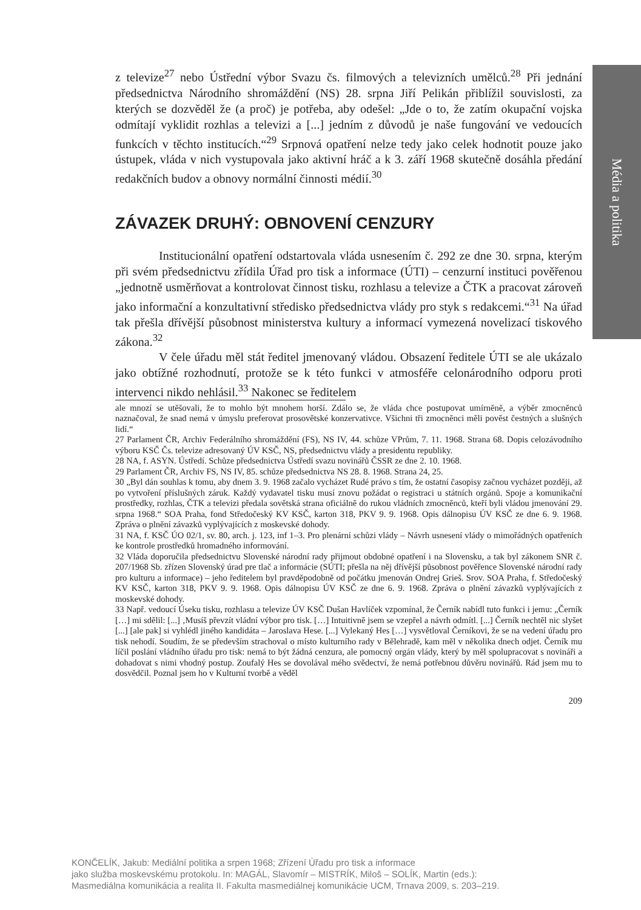Média a politika
z televize<sup>27</sup> nebo Ústřední výbor Svazu čs. filmových a televizních umělců.<sup>28</sup> Při jednání předsednictva Národního shromáždění (NS) 28. srpna Jiří Pelikán přiblížil souvislosti, za kterých se dozvěděl že (a proč) je potřeba, aby odešel: „Jde o to, že zatím okupační vojska odmítají vyklidit rozhlas a televizi a [...] jedním z důvodů je naše fungování ve vedoucích funkcích v těchto institucích.“<sup>29</sup> Srpnová opatření nelze tedy jako celek hodnotit pouze jako ústupek, vláda v nich vystupovala jako aktivní hráč a k 3. září 1968 skutečně dosáhla předání redakčních budov a obnovy normální činnosti médií.<sup>30</sup>
ZÁVAZEK DRUHÝ: OBNOVENÍ CENZURY
Institucionální opatření odstartovala vláda usnesením č. 292 ze dne 30. srpna, kterým při svém předsednictvu zřídila Úřad pro tisk a informace (ÚTI) – cenzurní instituci pověřenou „jednotně usměrňovat a kontrolovat činnost tisku, rozhlasu a televize a ČTK a pracovat zároveň jako informační a konzultativní středisko předsednictva vlády pro styk s redakcemi.“<sup>31</sup> Na úřad tak přešla dřívější působnost ministerstva kultury a informací vymezená novelizací tiskového zákona.<sup>32</sup>
V čele úřadu měl stát ředitel jmenovaný vládou. Obsazení ředitele ÚTI se ale ukázalo jako obtížné rozhodnutí, protože se k této funkci v atmosféře celonárodního odporu proti intervenci nikdo nehlásil.<sup>33</sup> Nakonec se ředitelem
ale mnozí se utěšovali, že to mohlo být mnohem horší. Zdálo se, že vláda chce postupovat umírněně, a výběr zmocněnců naznačoval, že snad nemá v úmyslu preferovat prosovětské konzervativce. Všichni tři zmocněnci měli pověst čestných a slušných lidí.“
27 Parlament ČR, Archiv Federálního shromáždění (FS), NS IV, 44. schůze VPrům, 7. 11. 1968. Strana 68. Dopis celozávodního výboru KSČ Čs. televize adresovaný ÚV KSČ, NS, předsednictvu vlády a presidentu republiky.
28 NA, f. ASYN. Ústředí. Schůze předsednictva Ústředí svazu novinářů ČSSR ze dne 2. 10. 1968.
29 Parlament ČR, Archiv FS, NS IV, 85. schůze předsednictva NS 28. 8. 1968. Strana 24, 25.
30 „Byl dán souhlas k tomu, aby dnem 3. 9. 1968 začalo vycházet Rudé právo s tím, že ostatní časopisy začnou vycházet později, až po vytvoření příslušných záruk. Každý vydavatel tisku musí znovu požádat o registraci u státních orgánů. Spoje a komunikační prostředky, rozhlas, ČTK a televizi předala sovětská strana oficiálně do rukou vládních zmocněnců, kteří byli vládou jmenování 29. srpna 1968.“ SOA Praha, fond Středočeský KV KSČ, karton 318, PKV 9. 9. 1968. Opis dálnopisu ÚV KSČ ze dne 6. 9. 1968. Zpráva o plnění závazků vyplývajících z moskevské dohody.
31 NA, f. KSČ ÚO 02/1, sv. 80, arch. j. 123, inf 1–3. Pro plenární schůzi vlády – Návrh usnesení vlády o mimořádných opatřeních ke kontrole prostředků hromadného informování.
32 Vláda doporučila předsednictvu Slovenské národní rady přijmout obdobné opatření i na Slovensku, a tak byl zákonem SNR č. 207/1968 Sb. zřízen Slovenský úrad pre tlač a informácie (SÚTI; přešla na něj dřívější působnost pověřence Slovenské národní rady pro kulturu a informace) – jeho ředitelem byl pravděpodobně od počátku jmenován Ondrej Grieš. Srov. SOA Praha, f. Středočeský KV KSČ, karton 318, PKV 9. 9. 1968. Opis dálnopisu ÚV KSČ ze dne 6. 9. 1968. Zpráva o plnění závazků vyplývajících z moskevské dohody.
33 Např. vedoucí Úseku tisku, rozhlasu a televize ÚV KSČ Dušan Havlíček vzpomínal, že Černík nabídl tuto funkci i jemu: „Černík […] mi sdělil: [...] ‚Musíš převzít vládní výbor pro tisk. […] Intuitivně jsem se vzepřel a návrh odmítl. [...] Černík nechtěl nic slyšet [...] [ale pak] si vyhlédl jiného kandidáta – Jaroslava Hese. [...] Vylekaný Hes […] vysvětloval Černíkovi, že se na vedení úřadu pro tisk nehodí. Soudím, že se především strachoval o místo kulturního rady v Bělehradě, kam měl v několika dnech odjet. Černík mu líčil poslání vládního úřadu pro tisk: nemá to být žádná cenzura, ale pomocný orgán vlády, který by měl spolupracovat s novináři a dohadovat s nimi vhodný postup. Zoufalý Hes se dovolával mého svědectví, že nemá potřebnou důvěru novinářů. Rád jsem mu to dosvědčil. Poznal jsem ho v Kulturní tvorbě a věděl
209
KONČELÍK, Jakub: Mediální politika a srpen 1968; Zřízení Úřadu pro tisk a informace
jako služba moskevskému protokolu. In: MAGÁL, Slavomír – MISTRÍK, Miloš – SOLÍK, Martin (eds.):
Masmediálna komunikácia a realita II. Fakulta masmediálnej komunikácie UCM, Trnava 2009, s. 203–219.